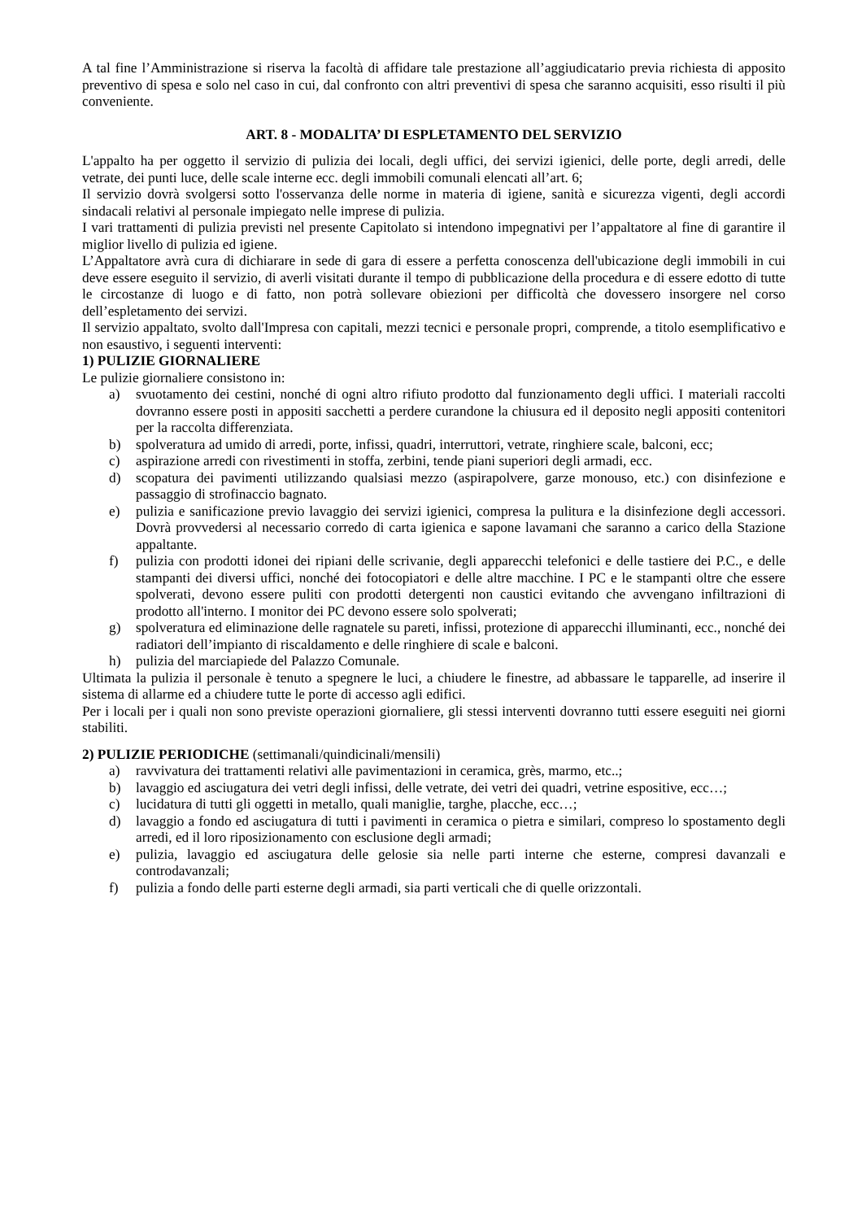A tal fine l’Amministrazione si riserva la facoltà di affidare tale prestazione all’aggiudicatario previa richiesta di apposito preventivo di spesa e solo nel caso in cui, dal confronto con altri preventivi di spesa che saranno acquisiti, esso risulti il più conveniente.
ART. 8 - MODALITA’ DI ESPLETAMENTO DEL SERVIZIO
L'appalto ha per oggetto il servizio di pulizia dei locali, degli uffici, dei servizi igienici, delle porte, degli arredi, delle vetrate, dei punti luce, delle scale interne ecc. degli immobili comunali elencati all’art. 6;
Il servizio dovrà svolgersi sotto l'osservanza delle norme in materia di igiene, sanità e sicurezza vigenti, degli accordi sindacali relativi al personale impiegato nelle imprese di pulizia.
I vari trattamenti di pulizia previsti nel presente Capitolato si intendono impegnativi per l’appaltatore al fine di garantire il miglior livello di pulizia ed igiene.
L’Appaltatore avrà cura di dichiarare in sede di gara di essere a perfetta conoscenza dell'ubicazione degli immobili in cui deve essere eseguito il servizio, di averli visitati durante il tempo di pubblicazione della procedura e di essere edotto di tutte le circostanze di luogo e di fatto, non potrà sollevare obiezioni per difficoltà che dovessero insorgere nel corso dell’espletamento dei servizi.
Il servizio appaltato, svolto dall'Impresa con capitali, mezzi tecnici e personale propri, comprende, a titolo esemplificativo e non esaustivo, i seguenti interventi:
1) PULIZIE GIORNALIERE
Le pulizie giornaliere consistono in:
a) svuotamento dei cestini, nonché di ogni altro rifiuto prodotto dal funzionamento degli uffici. I materiali raccolti dovranno essere posti in appositi sacchetti a perdere curandone la chiusura ed il deposito negli appositi contenitori per la raccolta differenziata.
b) spolveratura ad umido di arredi, porte, infissi, quadri, interruttori, vetrate, ringhiere scale, balconi, ecc;
c) aspirazione arredi con rivestimenti in stoffa, zerbini, tende piani superiori degli armadi, ecc.
d) scopatura dei pavimenti utilizzando qualsiasi mezzo (aspirapolvere, garze monouso, etc.) con disinfezione e passaggio di strofinaccio bagnato.
e) pulizia e sanificazione previo lavaggio dei servizi igienici, compresa la pulitura e la disinfezione degli accessori. Dovrà provvedersi al necessario corredo di carta igienica e sapone lavamani che saranno a carico della Stazione appaltante.
f) pulizia con prodotti idonei dei ripiani delle scrivanie, degli apparecchi telefonici e delle tastiere dei P.C., e delle stampanti dei diversi uffici, nonché dei fotocopiatori e delle altre macchine. I PC e le stampanti oltre che essere spolverati, devono essere puliti con prodotti detergenti non caustici evitando che avvengano infiltrazioni di prodotto all'interno. I monitor dei PC devono essere solo spolverati;
g) spolveratura ed eliminazione delle ragnatele su pareti, infissi, protezione di apparecchi illuminanti, ecc., nonché dei radiatori dell’impianto di riscaldamento e delle ringhiere di scale e balconi.
h) pulizia del marciapiede del Palazzo Comunale.
Ultimata la pulizia il personale è tenuto a spegnere le luci, a chiudere le finestre, ad abbassare le tapparelle, ad inserire il sistema di allarme ed a chiudere tutte le porte di accesso agli edifici.
Per i locali per i quali non sono previste operazioni giornaliere, gli stessi interventi dovranno tutti essere eseguiti nei giorni stabiliti.
2) PULIZIE PERIODICHE (settimanali/quindicinali/mensili)
a) ravvivatura dei trattamenti relativi alle pavimentazioni in ceramica, grès, marmo, etc..;
b) lavaggio ed asciugatura dei vetri degli infissi, delle vetrate, dei vetri dei quadri, vetrine espositive, ecc…;
c) lucidatura di tutti gli oggetti in metallo, quali maniglie, targhe, placche, ecc…;
d) lavaggio a fondo ed asciugatura di tutti i pavimenti in ceramica o pietra e similari, compreso lo spostamento degli arredi, ed il loro riposizionamento con esclusione degli armadi;
e) pulizia, lavaggio ed asciugatura delle gelosie sia nelle parti interne che esterne, compresi davanzali e controdavanzali;
f) pulizia a fondo delle parti esterne degli armadi, sia parti verticali che di quelle orizzontali.